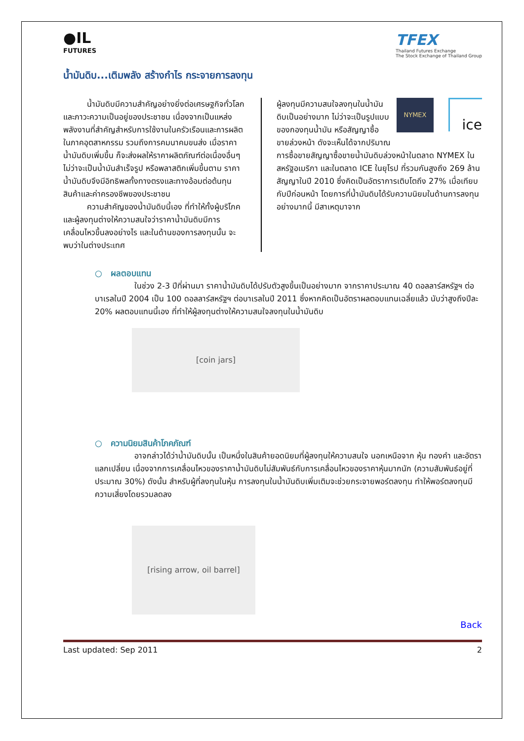●IL
FUTURES
TFEX
Thailand Futures Exchange
The Stock Exchange of Thailand Group
น้ำมันดิบ...เติมพลัง สร้างกำไร กระจายการลงทุน
   น้ำมันดิบมีความสำคัญอย่างยิ่งต่อเศรษฐกิจทั่วโลกและภาวะความเป็นอยู่ของประชาชน เนื่องจากเป็นแหล่งพลังงานที่สำคัญสำหรับการใช้งานในครัวเรือนและการผลิตในภาคอุตสาหกรรม รวมถึงการคมนาคมขนส่ง เมื่อราคาน้ำมันดิบเพิ่มขึ้น ก็จะส่งผลให้ราคาผลิตภัณฑ์ต่อเนื่องอื่นๆ ไม่ว่าจะเป็นน้ำมันสำเร็จรูป หรือพลาสติกเพิ่มขึ้นตาม ราคาน้ำมันดิบจึงมีอิทธิพลทั้งทางตรงและทางอ้อมต่อต้นทุนสินค้าและค่าครองชีพของประชาชน
   ความสำคัญของน้ำมันดิบนี้เอง ที่ทำให้ทั้งผู้บริโภคและผู้ลงทุนต่างให้ความสนใจว่าราคาน้ำมันดิบมีการเคลื่อนไหวขึ้นลงอย่างไร และในด้านของการลงทุนนั้น จะพบว่าในต่างประเทศ
NYMEX
ice
ผู้ลงทุนมีความสนใจลงทุนในน้ำมันดิบเป็นอย่างมาก ไม่ว่าจะเป็นรูปแบบของกองทุนน้ำมัน หรือสัญญาซื้อขายล่วงหน้า ดังจะเห็นได้จากปริมาณการซื้อขายสัญญาซื้อขายน้ำมันดิบล่วงหน้าในตลาด NYMEX ในสหรัฐอเมริกา และในตลาด ICE ในยุโรป ที่รวมกันสูงถึง 269 ล้านสัญญาในปี 2010 ซึ่งคิดเป็นอัตราการเติบโตถึง 27% เมื่อเทียบกับปีก่อนหน้า โดยการที่น้ำมันดิบได้รับความนิยมในด้านการลงทุนอย่างมากนี้ มีสาเหตุมาจาก
○ ผลตอบแทน
     ในช่วง 2-3 ปีที่ผ่านมา ราคาน้ำมันดิบได้ปรับตัวสูงขึ้นเป็นอย่างมาก จากราคาประมาณ 40 ดอลลาร์สหรัฐฯ ต่อบาเรลในปี 2004 เป็น 100 ดอลลาร์สหรัฐฯ ต่อบาเรลในปี 2011 ซึ่งหากคิดเป็นอัตราผลตอบแทนเฉลี่ยแล้ว นับว่าสูงถึงปีละ 20% ผลตอบแทนนี้เอง ที่ทำให้ผู้ลงทุนต่างให้ความสนใจลงทุนในน้ำมันดิบ
[coin jars]
○ ความนิยมสินค้าโภคภัณฑ์
     อาจกล่าวได้ว่าน้ำมันดิบนั้น เป็นหนึ่งในสินค้ายอดนิยมที่ผู้ลงทุนให้ความสนใจ นอกเหนือจาก หุ้น ทองคำ และอัตราแลกเปลี่ยน เนื่องจากการเคลื่อนไหวของราคาน้ำมันดิบไม่สัมพันธ์กับการเคลื่อนไหวของราคาหุ้นมากนัก (ความสัมพันธ์อยู่ที่ประมาณ 30%) ดังนั้น สำหรับผู้ที่ลงทุนในหุ้น การลงทุนในน้ำมันดิบเพิ่มเติมจะช่วยกระจายพอร์ตลงทุน ทำให้พอร์ตลงทุนมีความเสี่ยงโดยรวมลดลง
[rising arrow, oil barrel]
Back
Last updated: Sep 2011 2